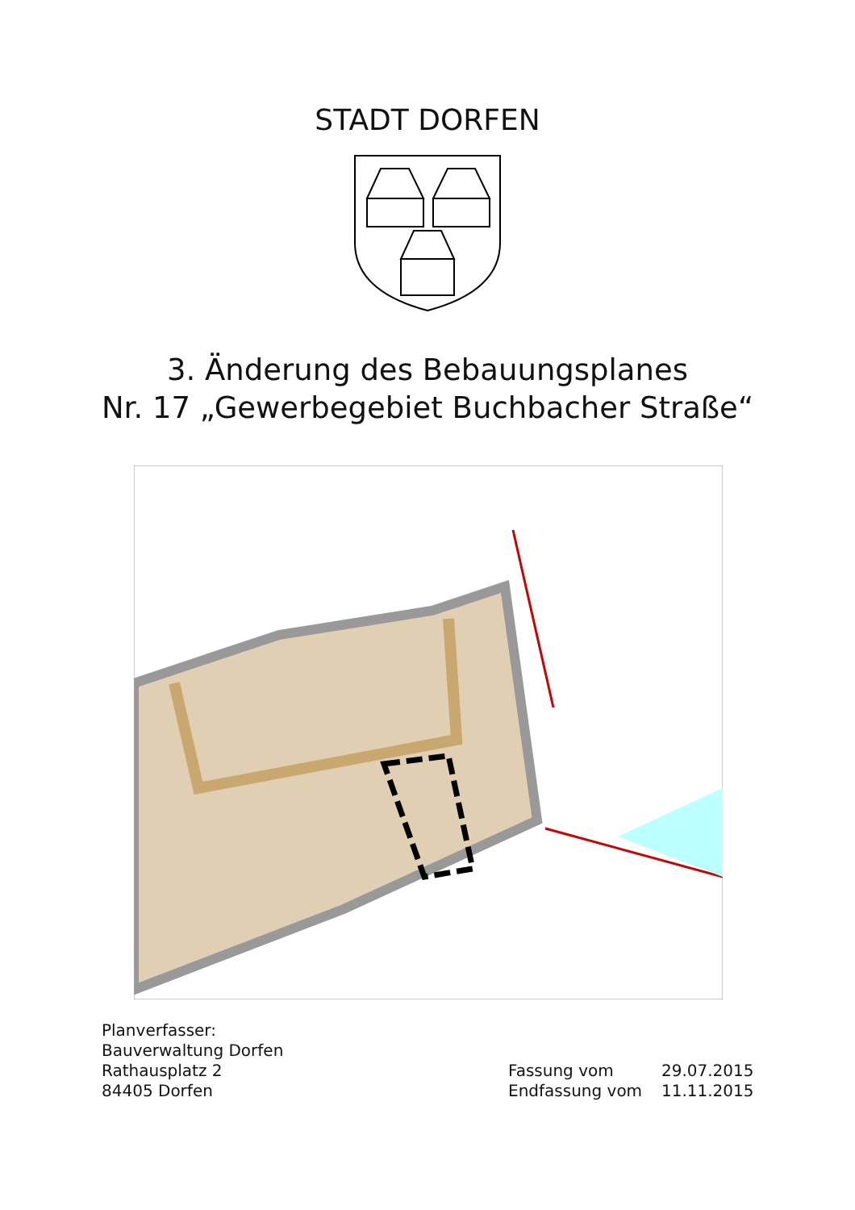STADT DORFEN
3. Änderung des Bebauungsplanes
Nr. 17 „Gewerbegebiet Buchbacher Straße“
Planverfasser:
Bauverwaltung Dorfen
Rathausplatz 2
84405 Dorfen
Fassung vom 29.07.2015
Endfassung vom 11.11.2015